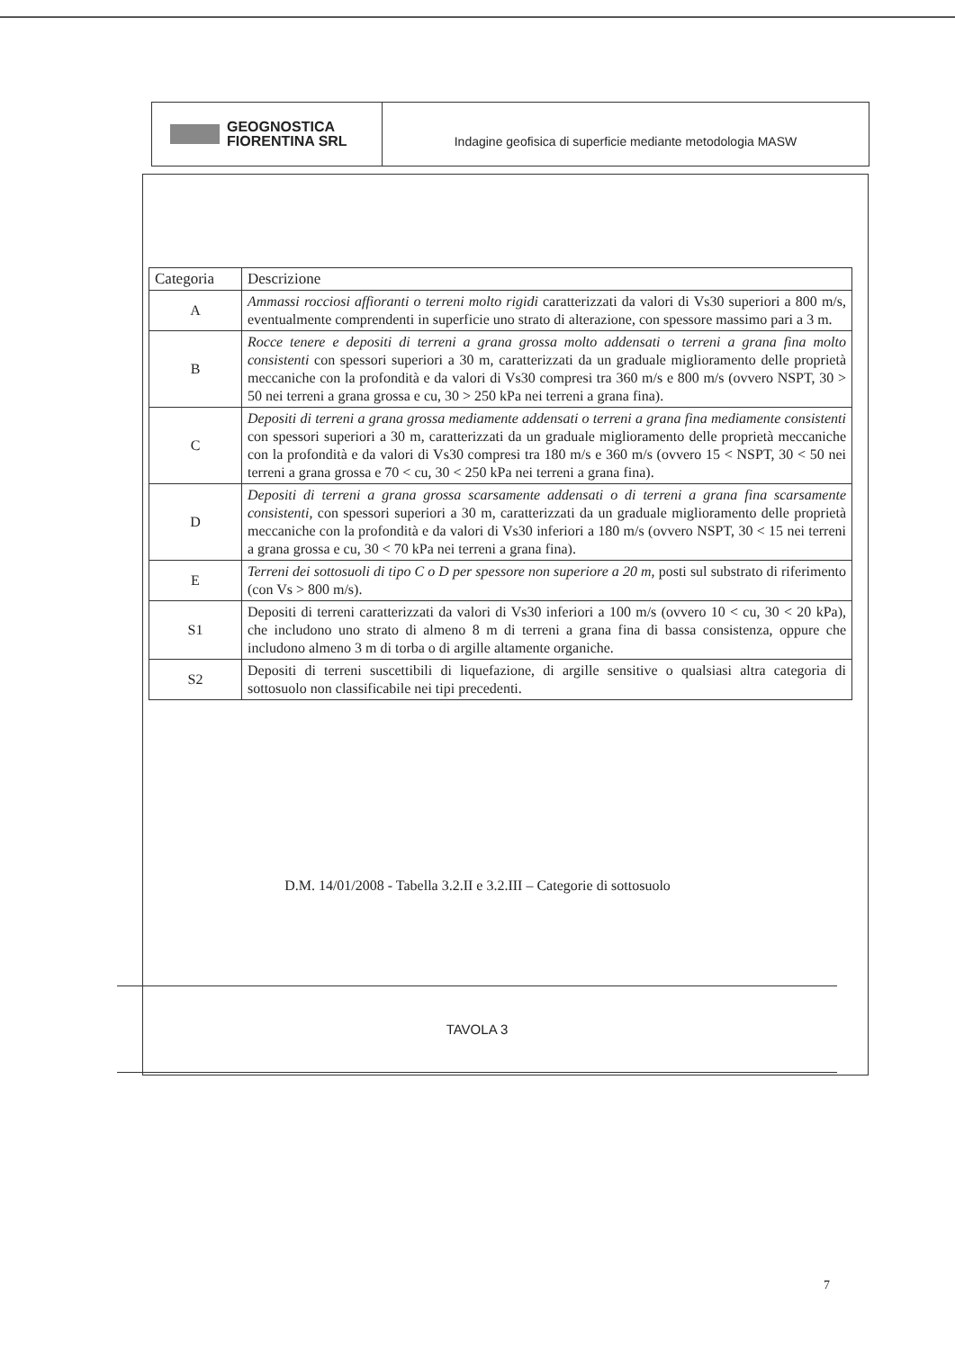GEOGNOSTICA
FIORENTINA SRL
Indagine geofisica di superficie mediante metodologia MASW
| Categoria | Descrizione |
| --- | --- |
| A | Ammassi rocciosi affioranti o terreni molto rigidi caratterizzati da valori di Vs30 superiori a 800 m/s, eventualmente comprendenti in superficie uno strato di alterazione, con spessore massimo pari a 3 m. |
| B | Rocce tenere e depositi di terreni a grana grossa molto addensati o terreni a grana fina molto consistenti con spessori superiori a 30 m, caratterizzati da un graduale miglioramento delle proprietà meccaniche con la profondità e da valori di Vs30 compresi tra 360 m/s e 800 m/s (ovvero NSPT, 30 > 50 nei terreni a grana grossa e cu, 30 > 250 kPa nei terreni a grana fina). |
| C | Depositi di terreni a grana grossa mediamente addensati o terreni a grana fina mediamente consistenti con spessori superiori a 30 m, caratterizzati da un graduale miglioramento delle proprietà meccaniche con la profondità e da valori di Vs30 compresi tra 180 m/s e 360 m/s (ovvero 15 < NSPT, 30 < 50 nei terreni a grana grossa e 70 < cu, 30 < 250 kPa nei terreni a grana fina). |
| D | Depositi di terreni a grana grossa scarsamente addensati o di terreni a grana fina scarsamente consistenti, con spessori superiori a 30 m, caratterizzati da un graduale miglioramento delle proprietà meccaniche con la profondità e da valori di Vs30 inferiori a 180 m/s (ovvero NSPT, 30 < 15 nei terreni a grana grossa e cu, 30 < 70 kPa nei terreni a grana fina). |
| E | Terreni dei sottosuoli di tipo C o D per spessore non superiore a 20 m, posti sul substrato di riferimento (con Vs > 800 m/s). |
| S1 | Depositi di terreni caratterizzati da valori di Vs30 inferiori a 100 m/s (ovvero 10 < cu, 30 < 20 kPa), che includono uno strato di almeno 8 m di terreni a grana fina di bassa consistenza, oppure che includono almeno 3 m di torba o di argille altamente organiche. |
| S2 | Depositi di terreni suscettibili di liquefazione, di argille sensitive o qualsiasi altra categoria di sottosuolo non classificabile nei tipi precedenti. |
D.M. 14/01/2008 - Tabella 3.2.II e 3.2.III – Categorie di sottosuolo
TAVOLA 3
7